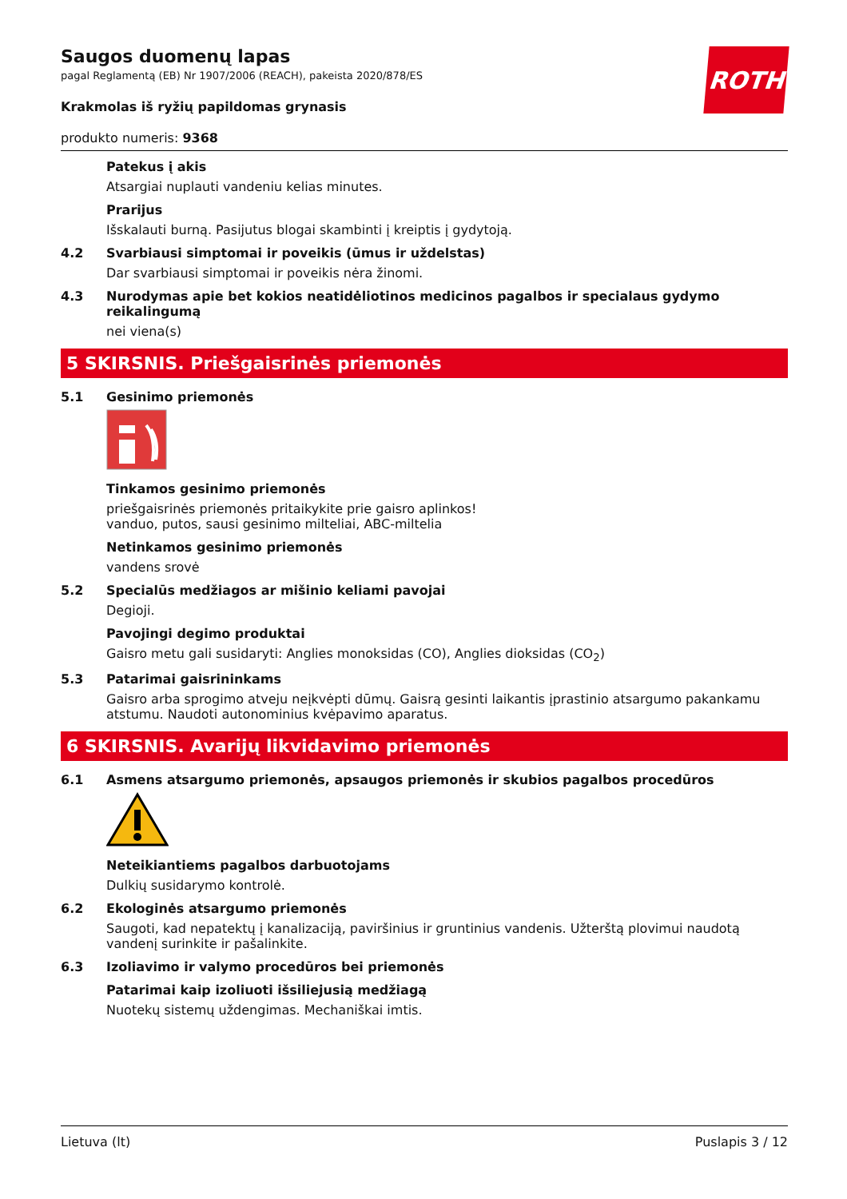ROTH
Saugos duomenų lapas
pagal Reglamentą (EB) Nr 1907/2006 (REACH), pakeista 2020/878/ES
Krakmolas iš ryžių papildomas grynasis
produkto numeris: 9368
Patekus į akis
Atsargiai nuplauti vandeniu kelias minutes.
Prarijus
Išskalauti burną. Pasijutus blogai skambinti į kreiptis į gydytoją.
4.2 Svarbiausi simptomai ir poveikis (ūmus ir uždelstas)
Dar svarbiausi simptomai ir poveikis nėra žinomi.
4.3 Nurodymas apie bet kokios neatidėliotinos medicinos pagalbos ir specialaus gydymo reikalingumą
nei viena(s)
5 SKIRSNIS. Priešgaisrinės priemonės
5.1 Gesinimo priemonės
Tinkamos gesinimo priemonės
priešgaisrinės priemonės pritaikykite prie gaisro aplinkos!
vanduo, putos, sausi gesinimo milteliai, ABC-miltelia
Netinkamos gesinimo priemonės
vandens srovė
5.2 Specialūs medžiagos ar mišinio keliami pavojai
Degioji.
Pavojingi degimo produktai
Gaisro metu gali susidaryti: Anglies monoksidas (CO), Anglies dioksidas (CO<sub>2</sub>)
5.3 Patarimai gaisrininkams
Gaisro arba sprogimo atveju neįkvėpti dūmų. Gaisrą gesinti laikantis įprastinio atsargumo pakankamu atstumu. Naudoti autonominius kvėpavimo aparatus.
6 SKIRSNIS. Avarijų likvidavimo priemonės
6.1 Asmens atsargumo priemonės, apsaugos priemonės ir skubios pagalbos procedūros
Neteikiantiems pagalbos darbuotojams
Dulkių susidarymo kontrolė.
6.2 Ekologinės atsargumo priemonės
Saugoti, kad nepatektų į kanalizaciją, paviršinius ir gruntinius vandenis. Užterštą plovimui naudotą vandenį surinkite ir pašalinkite.
6.3 Izoliavimo ir valymo procedūros bei priemonės
Patarimai kaip izoliuoti išsiliejusią medžiagą
Nuotekų sistemų uždengimas. Mechaniškai imtis.
Lietuva (lt) Puslapis 3 / 12